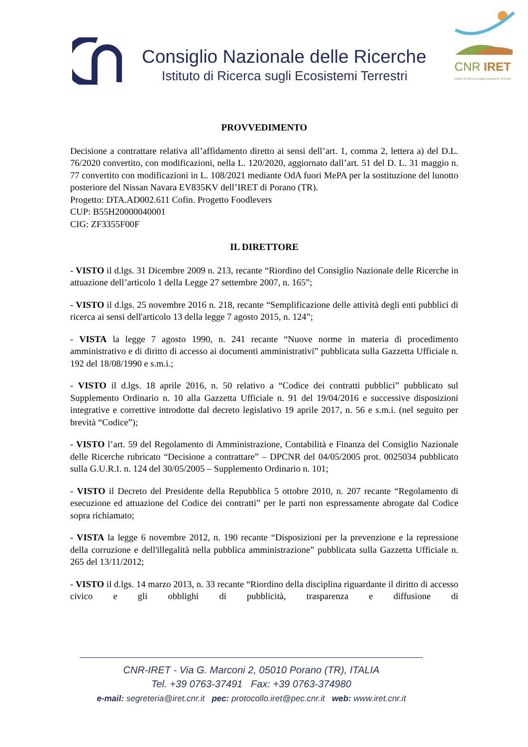Consiglio Nazionale delle Ricerche
Istituto di Ricerca sugli Ecosistemi Terrestri
CNR IRET
Istituto di Ricerca sugli Ecosistemi Terrestri
PROVVEDIMENTO
Decisione a contrattare relativa all’affidamento diretto ai sensi dell’art. 1, comma 2, lettera a) del D.L. 76/2020 convertito, con modificazioni, nella L. 120/2020, aggiornato dall’art. 51 del D. L. 31 maggio n. 77 convertito con modificazioni in L. 108/2021 mediante OdA fuori MePA per la sostituzione del lunotto posteriore del Nissan Navara EV835KV dell’IRET di Porano (TR).
Progetto: DTA.AD002.611 Cofin. Progetto Foodlevers
CUP: B55H20000040001
CIG: ZF3355F00F
IL DIRETTORE
- VISTO il d.lgs. 31 Dicembre 2009 n. 213, recante “Riordino del Consiglio Nazionale delle Ricerche in attuazione dell’articolo 1 della Legge 27 settembre 2007, n. 165”;
- VISTO il d.lgs. 25 novembre 2016 n. 218, recante “Semplificazione delle attività degli enti pubblici di ricerca ai sensi dell'articolo 13 della legge 7 agosto 2015, n. 124”;
- VISTA la legge 7 agosto 1990, n. 241 recante “Nuove norme in materia di procedimento amministrativo e di diritto di accesso ai documenti amministrativi” pubblicata sulla Gazzetta Ufficiale n. 192 del 18/08/1990 e s.m.i.;
- VISTO il d.lgs. 18 aprile 2016, n. 50 relativo a “Codice dei contratti pubblici” pubblicato sul Supplemento Ordinario n. 10 alla Gazzetta Ufficiale n. 91 del 19/04/2016 e successive disposizioni integrative e correttive introdotte dal decreto legislativo 19 aprile 2017, n. 56 e s.m.i. (nel seguito per brevità “Codice”);
- VISTO l’art. 59 del Regolamento di Amministrazione, Contabilità e Finanza del Consiglio Nazionale delle Ricerche rubricato “Decisione a contrattare” – DPCNR del 04/05/2005 prot. 0025034 pubblicato sulla G.U.R.I. n. 124 del 30/05/2005 – Supplemento Ordinario n. 101;
- VISTO il Decreto del Presidente della Repubblica 5 ottobre 2010, n. 207 recante “Regolamento di esecuzione ed attuazione del Codice dei contratti” per le parti non espressamente abrogate dal Codice sopra richiamato;
- VISTA la legge 6 novembre 2012, n. 190 recante “Disposizioni per la prevenzione e la repressione della corruzione e dell'illegalità nella pubblica amministrazione” pubblicata sulla Gazzetta Ufficiale n. 265 del 13/11/2012;
- VISTO il d.lgs. 14 marzo 2013, n. 33 recante “Riordino della disciplina riguardante il diritto di accesso civico e gli obblighi di pubblicità, trasparenza e diffusione di
CNR-IRET - Via G. Marconi 2, 05010 Porano (TR), ITALIA
Tel. +39 0763-37491 Fax: +39 0763-374980
e-mail: segreteria@iret.cnr.it pec: protocollo.iret@pec.cnr.it web: www.iret.cnr.it